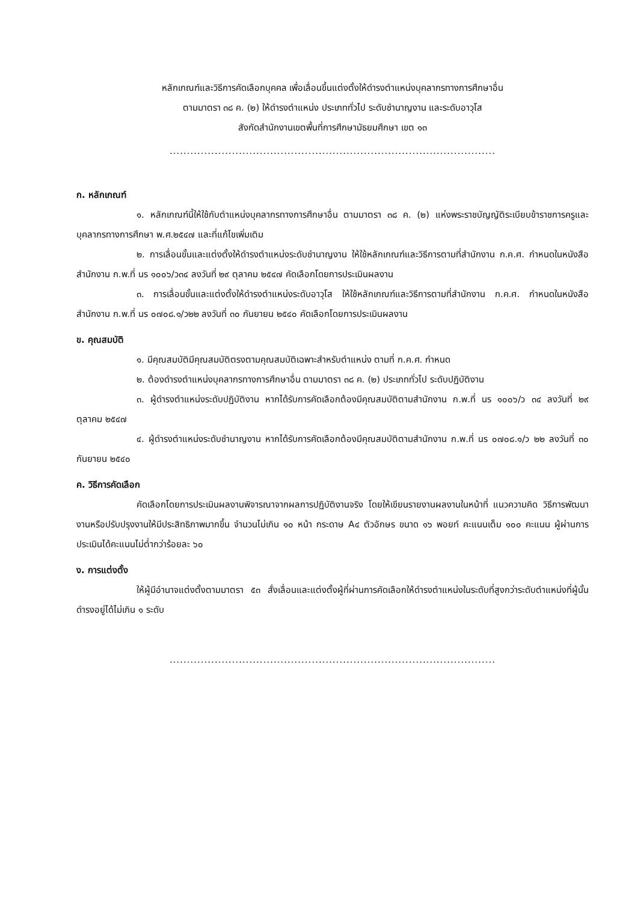หลักเกณฑ์และวิธีการคัดเลือกบุคคล เพื่อเลื่อนขึ้นแต่งตั้งให้ดำรงตำแหน่งบุคลากรทางการศึกษาอื่น
ตามมาตรา ๓๘ ค. (๒) ให้ดำรงตำแหน่ง ประเภททั่วไป ระดับชำนาญงาน และระดับอาวุโส
สังกัดสำนักงานเขตพื้นที่การศึกษามัธยมศึกษา เขต ๑๓
..............................................................................................
ก. หลักเกณฑ์
๑. หลักเกณฑ์นี้ให้ใช้กับตำแหน่งบุคลากรทางการศึกษาอื่น ตามมาตรา ๓๘ ค. (๒) แห่งพระราชบัญญัติระเบียบข้าราชการครูและบุคลากรทางการศึกษา พ.ศ.๒๕๔๗ และที่แก้ไขเพิ่มเติม
๒. การเลื่อนขั้นและแต่งตั้งให้ดำรงตำแหน่งระดับชำนาญงาน ให้ใช้หลักเกณฑ์และวิธีการตามที่สำนักงาน ก.ค.ศ. กำหนดในหนังสือสำนักงาน ก.พ.ที่ นร ๑๐๐๖/ว๓๔ ลงวันที่ ๒๙ ตุลาคม ๒๕๔๗ คัดเลือกโดยการประเมินผลงาน
๓. การเลื่อนขั้นและแต่งตั้งให้ดำรงตำแหน่งระดับอาวุโส ให้ใช้หลักเกณฑ์และวิธีการตามที่สำนักงาน ก.ค.ศ. กำหนดในหนังสือสำนักงาน ก.พ.ที่ นร ๐๗๐๘.๑/ว๒๒ ลงวันที่ ๓๐ กันยายน ๒๕๔๐ คัดเลือกโดยการประเมินผลงาน
ข. คุณสมบัติ
๑. มีคุณสมบัติมีคุณสมบัติตรงตามคุณสมบัติเฉพาะสำหรับตำแหน่ง ตามที่ ก.ค.ศ. กำหนด
๒. ต้องดำรงตำแหน่งบุคลากรทางการศึกษาอื่น ตามมาตรา ๓๘ ค. (๒) ประเภททั่วไป ระดับปฏิบัติงาน
๓. ผู้ดำรงตำแหน่งระดับปฏิบัติงาน หากได้รับการคัดเลือกต้องมีคุณสมบัติตามสำนักงาน ก.พ.ที่ นร ๑๐๐๖/ว ๓๔ ลงวันที่ ๒๙ ตุลาคม ๒๕๔๗
๔. ผู้ดำรงตำแหน่งระดับชำนาญงาน หากได้รับการคัดเลือกต้องมีคุณสมบัติตามสำนักงาน ก.พ.ที่ นร ๐๗๐๘.๑/ว ๒๒ ลงวันที่ ๓๐ กันยายน ๒๕๔๐
ค. วิธีการคัดเลือก
คัดเลือกโดยการประเมินผลงานพิจารณาจากผลการปฏิบัติงานจริง โดยให้เขียนรายงานผลงานในหน้าที่ แนวความคิด วิธีการพัฒนางานหรือปรับปรุงงานให้มีประสิทธิภาพมากขึ้น จำนวนไม่เกิน ๑๐ หน้า กระดาษ A๔ ตัวอักษร ขนาด ๑๖ พอยท์ คะแนนเต็ม ๑๐๐ คะแนน ผู้ผ่านการประเมินได้คะแนนไม่ต่ำกว่าร้อยละ ๖๐
ง. การแต่งตั้ง
ให้ผู้มีอำนาจแต่งตั้งตามมาตรา ๕๓ สั่งเลื่อนและแต่งตั้งผู้ที่ผ่านการคัดเลือกให้ดำรงตำแหน่งในระดับที่สูงกว่าระดับตำแหน่งที่ผู้นั้นดำรงอยู่ได้ไม่เกิน ๑ ระดับ
..............................................................................................